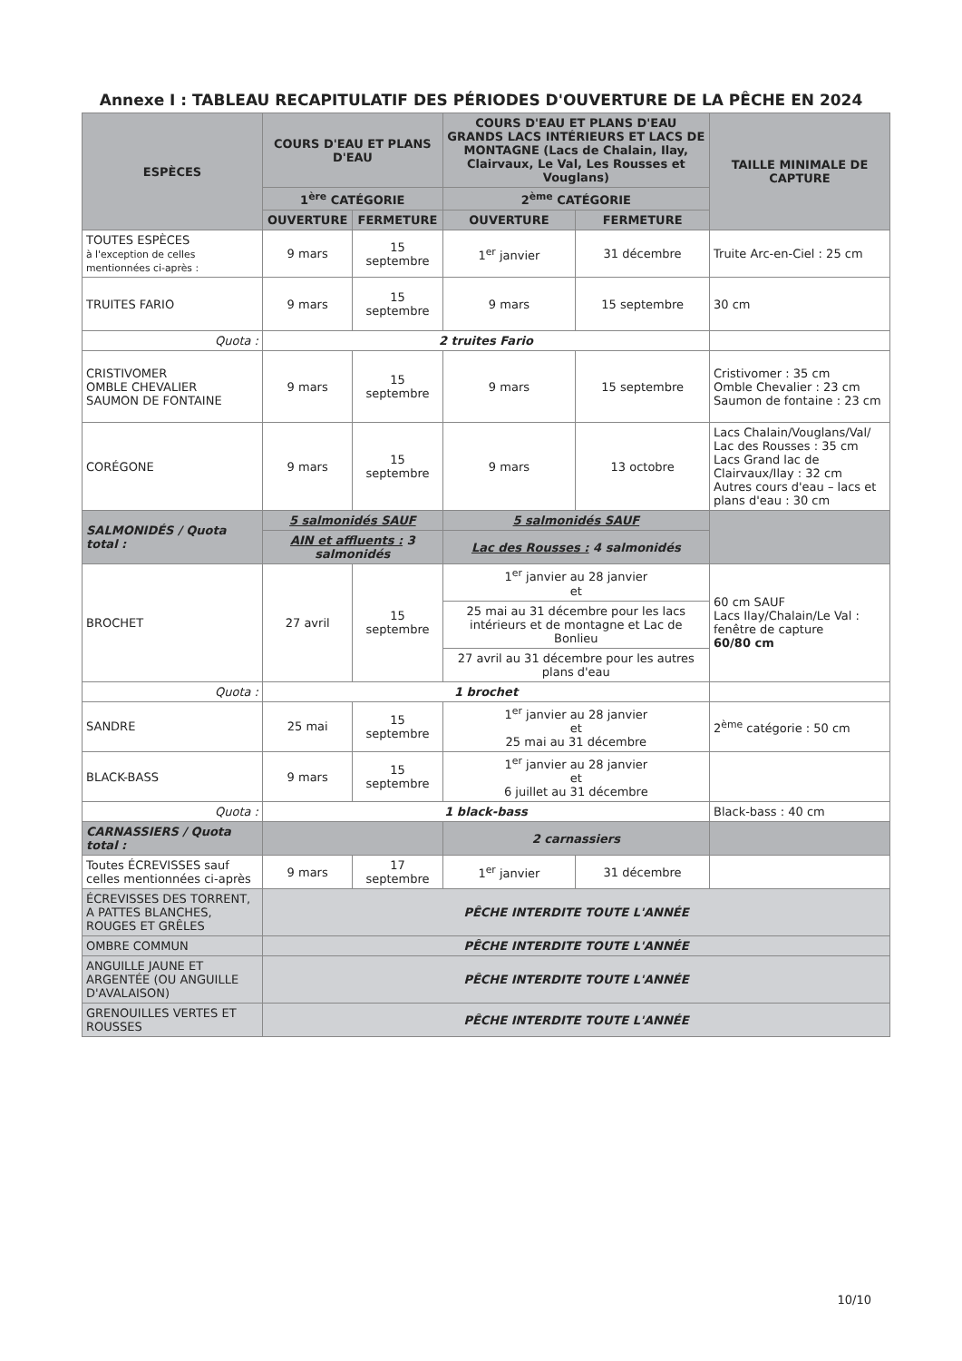Annexe I : TABLEAU RECAPITULATIF DES PÉRIODES D'OUVERTURE DE LA PÊCHE EN 2024
| ESPÈCES | COURS D'EAU ET PLANS D'EAU | | COURS D'EAU ET PLANS D'EAU GRANDS LACS INTÉRIEURS ET LACS DE MONTAGNE (Lacs de Chalain, Ilay, Clairvaux, Le Val, Les Rousses et Vouglans) | | TAILLE MINIMALE DE CAPTURE |
| --- | --- | --- | --- | --- | --- |
| | 1<sup>ère</sup> CATÉGORIE | | 2<sup>ème</sup> CATÉGORIE | | |
| | OUVERTURE | FERMETURE | OUVERTURE | FERMETURE | |
| TOUTES ESPÈCES à l'exception de celles mentionnées ci-après : | 9 mars | 15 septembre | 1<sup>er</sup> janvier | 31 décembre | Truite Arc-en-Ciel : 25 cm |
| TRUITES FARIO | 9 mars | 15 septembre | 9 mars | 15 septembre | 30 cm |
| Quota : | 2 truites Fario | | | | |
| CRISTIVOMER OMBLE CHEVALIER SAUMON DE FONTAINE | 9 mars | 15 septembre | 9 mars | 15 septembre | Cristivomer : 35 cm Omble Chevalier : 23 cm Saumon de fontaine : 23 cm |
| CORÉGONE | 9 mars | 15 septembre | 9 mars | 13 octobre | Lacs Chalain/Vouglans/Val/ Lac des Rousses : 35 cm Lacs Grand lac de Clairvaux/Ilay : 32 cm Autres cours d'eau – lacs et plans d'eau : 30 cm |
| SALMONIDÉS / Quota total : | 5 salmonidés SAUF | | 5 salmonidés SAUF | | |
| | AIN et affluents : 3 salmonidés | | Lac des Rousses : 4 salmonidés | | |
| BROCHET | 27 avril | 15 septembre | 1<sup>er</sup> janvier au 28 janvier et | | 60 cm SAUF Lacs Ilay/Chalain/Le Val : fenêtre de capture 60/80 cm |
| | | | 25 mai au 31 décembre pour les lacs intérieurs et de montagne et Lac de Bonlieu | | |
| | | | 27 avril au 31 décembre pour les autres plans d'eau | | |
| Quota : | 1 brochet | | | | |
| SANDRE | 25 mai | 15 septembre | 1<sup>er</sup> janvier au 28 janvier et 25 mai au 31 décembre | | 2<sup>ème</sup> catégorie : 50 cm |
| BLACK-BASS | 9 mars | 15 septembre | 1<sup>er</sup> janvier au 28 janvier et 6 juillet au 31 décembre | | |
| Quota : | 1 black-bass | | | | Black-bass : 40 cm |
| CARNASSIERS / Quota total : | | | 2 carnassiers | | |
| Toutes ÉCREVISSES sauf celles mentionnées ci-après | 9 mars | 17 septembre | 1<sup>er</sup> janvier | 31 décembre | |
| ÉCREVISSES DES TORRENT, A PATTES BLANCHES, ROUGES ET GRÊLES | PÊCHE INTERDITE TOUTE L'ANNÉE | | | | |
| OMBRE COMMUN | PÊCHE INTERDITE TOUTE L'ANNÉE | | | | |
| ANGUILLE JAUNE ET ARGENTÉE (OU ANGUILLE D'AVALAISON) | PÊCHE INTERDITE TOUTE L'ANNÉE | | | | |
| GRENOUILLES VERTES ET ROUSSES | PÊCHE INTERDITE TOUTE L'ANNÉE | | | | |
10/10